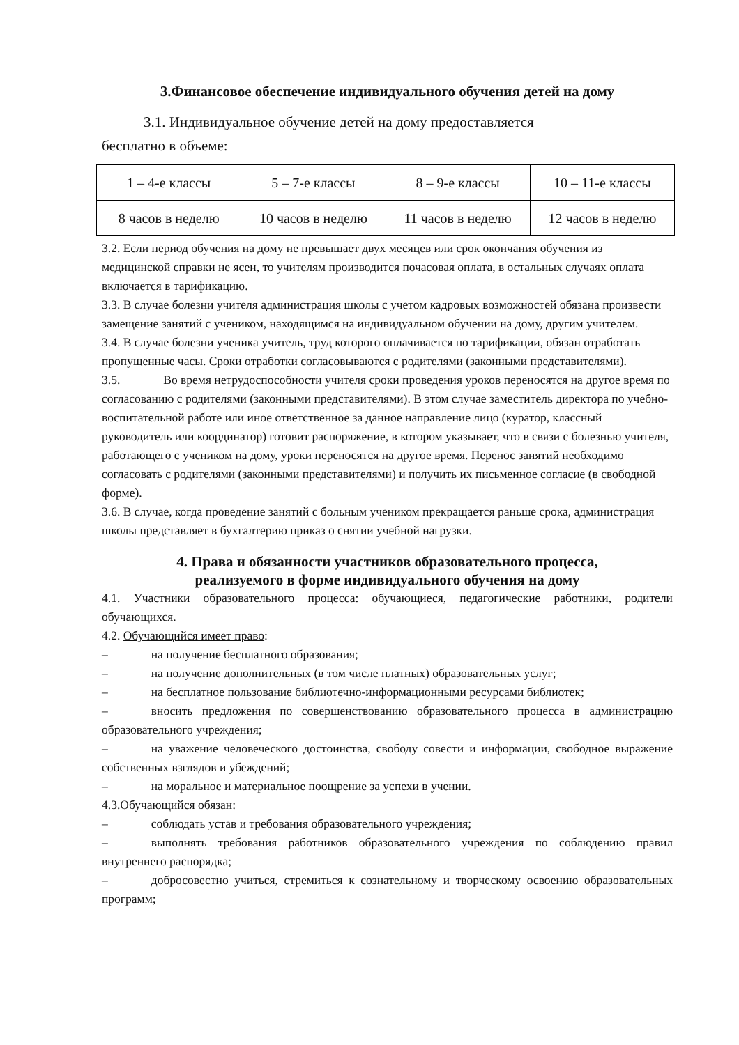3.Финансовое обеспечение индивидуального обучения детей на дому
3.1. Индивидуальное обучение детей на дому предоставляется
бесплатно в объеме:
| 1 – 4-е классы | 5 – 7-е классы | 8 – 9-е классы | 10 – 11-е классы |
| 8 часов в неделю | 10 часов в неделю | 11 часов в неделю | 12 часов в неделю |
3.2. Если период обучения на дому не превышает двух месяцев или срок окончания обучения из медицинской справки не ясен, то учителям производится почасовая оплата, в остальных случаях оплата включается в тарификацию.
3.3. В случае болезни учителя администрация школы с учетом кадровых возможностей обязана произвести замещение занятий с учеником, находящимся на индивидуальном обучении на дому, другим учителем.
3.4. В случае болезни ученика учитель, труд которого оплачивается по тарификации, обязан отработать пропущенные часы. Сроки отработки согласовываются с родителями (законными представителями).
3.5. Во время нетрудоспособности учителя сроки проведения уроков переносятся на другое время по согласованию с родителями (законными представителями). В этом случае заместитель директора по учебно-воспитательной работе или иное ответственное за данное направление лицо (куратор, классный руководитель или координатор) готовит распоряжение, в котором указывает, что в связи с болезнью учителя, работающего с учеником на дому, уроки переносятся на другое время. Перенос занятий необходимо согласовать с родителями (законными представителями) и получить их письменное согласие (в свободной форме).
3.6. В случае, когда проведение занятий с больным учеником прекращается раньше срока, администрация школы представляет в бухгалтерию приказ о снятии учебной нагрузки.
4. Права и обязанности участников образовательного процесса,
реализуемого в форме индивидуального обучения на дому
4.1. Участники образовательного процесса: обучающиеся, педагогические работники, родители обучающихся.
4.2. Обучающийся имеет право:
– на получение бесплатного образования;
– на получение дополнительных (в том числе платных) образовательных услуг;
– на бесплатное пользование библиотечно-информационными ресурсами библиотек;
– вносить предложения по совершенствованию образовательного процесса в администрацию образовательного учреждения;
– на уважение человеческого достоинства, свободу совести и информации, свободное выражение собственных взглядов и убеждений;
– на моральное и материальное поощрение за успехи в учении.
4.3.Обучающийся обязан:
– соблюдать устав и требования образовательного учреждения;
– выполнять требования работников образовательного учреждения по соблюдению правил внутреннего распорядка;
– добросовестно учиться, стремиться к сознательному и творческому освоению образовательных программ;